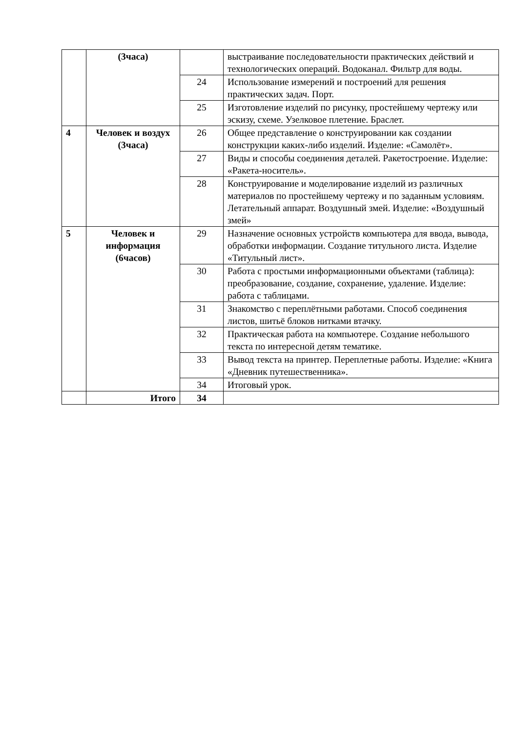| | (3часа) | | выстраивание последовательности практических действий и технологических операций. Водоканал. Фильтр для воды. |
| | | 24 | Использование измерений и построений для решения практических задач. Порт. |
| | | 25 | Изготовление изделий по рисунку, простейшему чертежу или эскизу, схеме. Узелковое плетение. Браслет. |
| 4 | Человек и воздух (3часа) | 26 | Общее представление о конструировании как создании конструкции каких-либо изделий. Изделие: «Самолёт». |
| | | 27 | Виды и способы соединения деталей. Ракетостроение. Изделие: «Ракета-носитель». |
| | | 28 | Конструирование и моделирование изделий из различных материалов по простейшему чертежу и по заданным условиям. Летательный аппарат. Воздушный змей. Изделие: «Воздушный змей» |
| 5 | Человек и информация (6часов) | 29 | Назначение основных устройств компьютера для ввода, вывода, обработки информации. Создание титульного листа. Изделие «Титульный лист». |
| | | 30 | Работа с простыми информационными объектами (таблица): преобразование, создание, сохранение, удаление. Изделие: работа с таблицами. |
| | | 31 | Знакомство с переплётными работами. Способ соединения листов, шитьё блоков нитками втачку. |
| | | 32 | Практическая работа на компьютере. Создание небольшого текста по интересной детям тематике. |
| | | 33 | Вывод текста на принтер. Переплетные работы. Изделие: «Книга «Дневник путешественника». |
| | | 34 | Итоговый урок. |
| | Итого | 34 | |